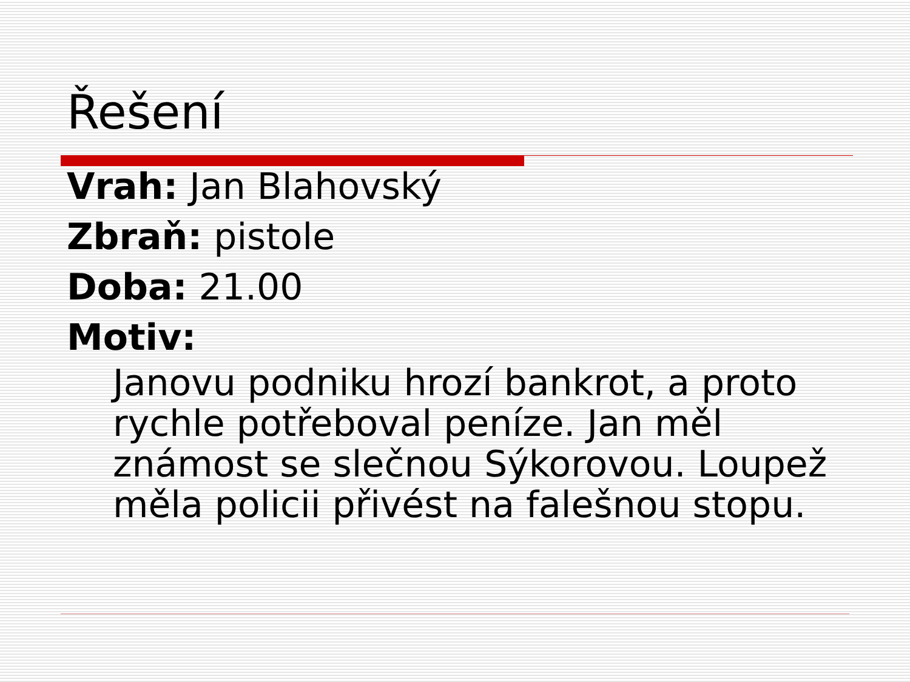Řešení
Vrah: Jan Blahovský
Zbraň: pistole
Doba: 21.00
Motiv:
Janovu podniku hrozí bankrot, a proto rychle potřeboval peníze. Jan měl známost se slečnou Sýkorovou. Loupež měla policii přivést na falešnou stopu.